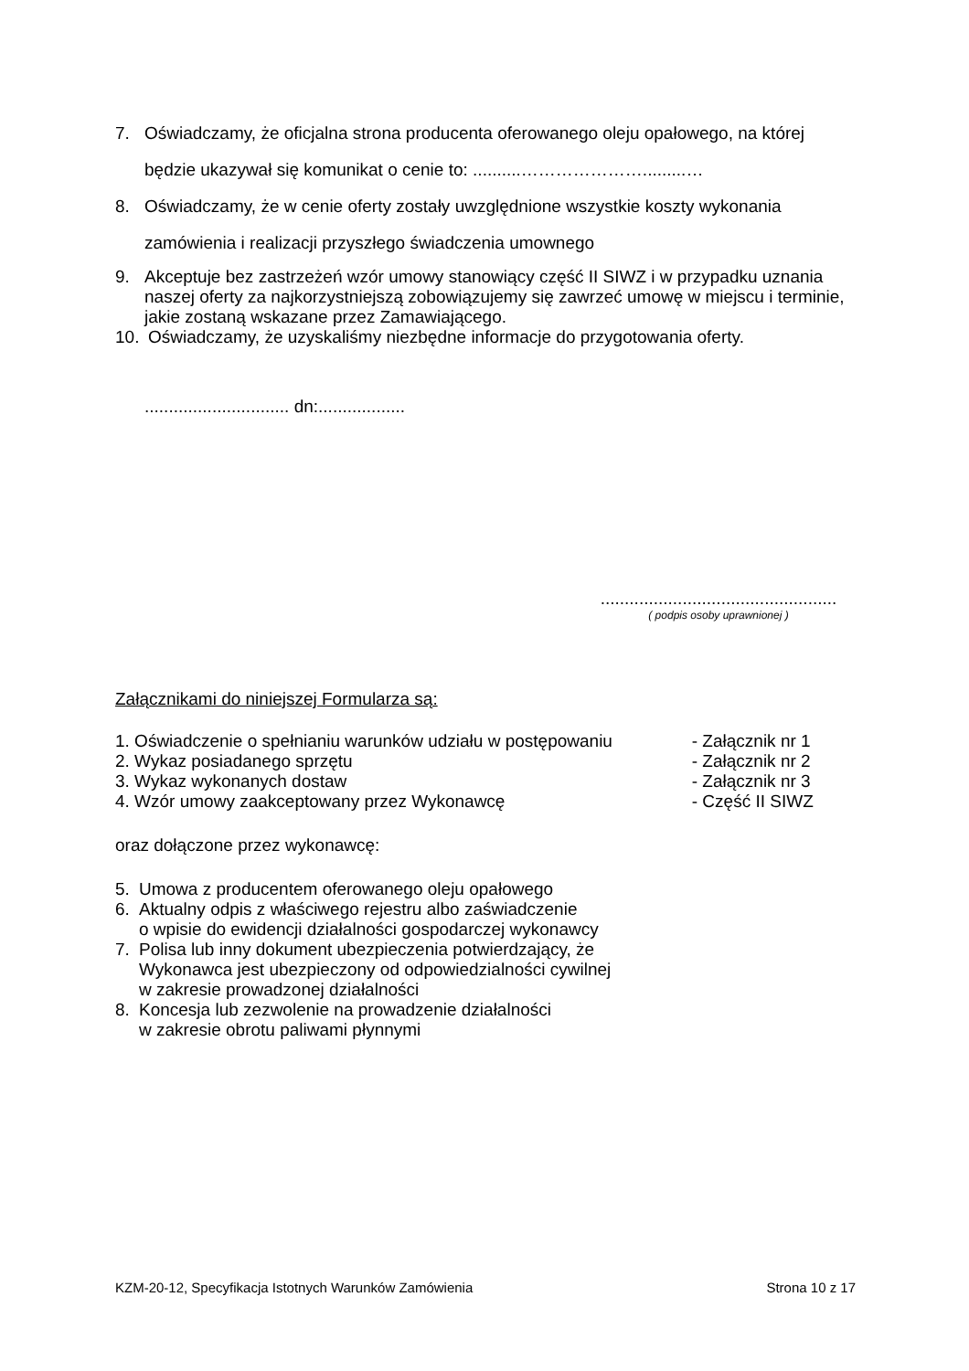7. Oświadczamy, że oficjalna strona producenta oferowanego oleju opałowego, na której będzie ukazywał się komunikat o cenie to: ..........………………….........…
8. Oświadczamy, że w cenie oferty zostały uwzględnione wszystkie koszty wykonania zamówienia i realizacji przyszłego świadczenia umownego
9. Akceptuje bez zastrzeżeń wzór umowy stanowiący część II SIWZ i w przypadku uznania naszej oferty za najkorzystniejszą zobowiązujemy się zawrzeć umowę w miejscu i terminie, jakie zostaną wskazane przez Zamawiającego.
10. Oświadczamy, że uzyskaliśmy niezbędne informacje do przygotowania oferty.
.............................. dn:..................
.................................................
( podpis osoby uprawnionej )
Załącznikami do niniejszej Formularza są:
| 1. Oświadczenie o spełnianiu warunków udziału w postępowaniu | - Załącznik nr 1 |
| 2. Wykaz posiadanego sprzętu | - Załącznik nr 2 |
| 3. Wykaz wykonanych dostaw | - Załącznik nr 3 |
| 4. Wzór umowy zaakceptowany przez Wykonawcę | - Część II SIWZ |
oraz dołączone przez wykonawcę:
5. Umowa z producentem oferowanego oleju opałowego
6. Aktualny odpis z właściwego rejestru albo zaświadczenie
o wpisie do ewidencji działalności gospodarczej wykonawcy
7. Polisa lub inny dokument ubezpieczenia potwierdzający, że
Wykonawca jest ubezpieczony od odpowiedzialności cywilnej
w zakresie prowadzonej działalności
8. Koncesja lub zezwolenie na prowadzenie działalności
w zakresie obrotu paliwami płynnymi
KZM-20-12, Specyfikacja Istotnych Warunków Zamówienia Strona 10 z 17